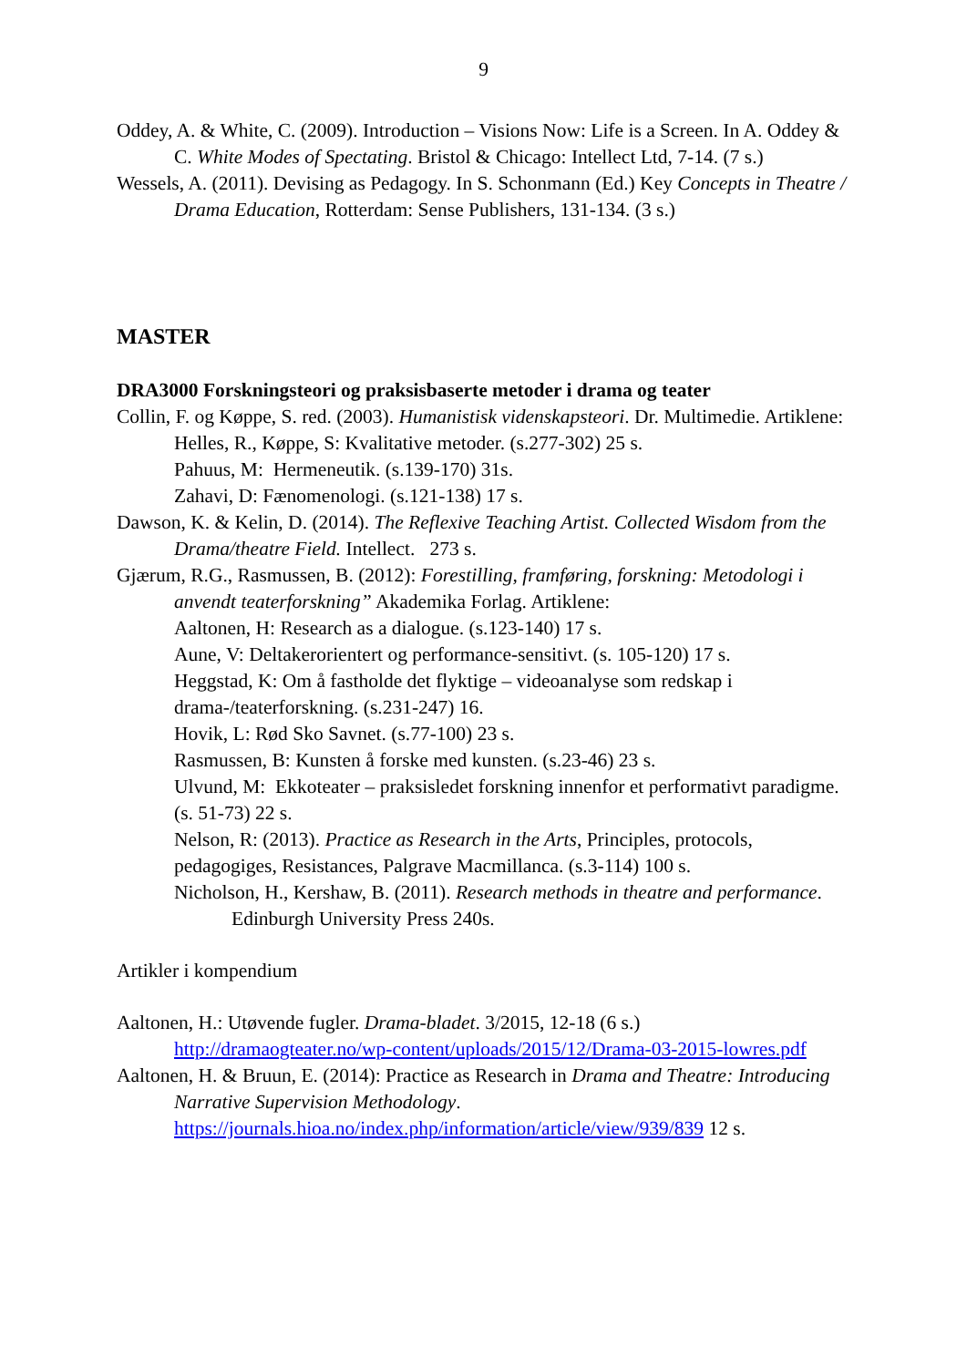9
Oddey, A. & White, C. (2009). Introduction – Visions Now: Life is a Screen. In A. Oddey & C. White Modes of Spectating. Bristol & Chicago: Intellect Ltd, 7-14. (7 s.)
Wessels, A. (2011). Devising as Pedagogy. In S. Schonmann (Ed.) Key Concepts in Theatre / Drama Education, Rotterdam: Sense Publishers, 131-134. (3 s.)
MASTER
DRA3000 Forskningsteori og praksisbaserte metoder i drama og teater
Collin, F. og Køppe, S. red. (2003). Humanistisk videnskapsteori. Dr. Multimedie. Artiklene:
Helles, R., Køppe, S: Kvalitative metoder. (s.277-302) 25 s.
Pahuus, M: Hermeneutik. (s.139-170) 31s.
Zahavi, D: Fænomenologi. (s.121-138) 17 s.
Dawson, K. & Kelin, D. (2014). The Reflexive Teaching Artist. Collected Wisdom from the Drama/theatre Field. Intellect. 273 s.
Gjærum, R.G., Rasmussen, B. (2012): Forestilling, framføring, forskning: Metodologi i anvendt teaterforskning” Akademika Forlag. Artiklene:
Aaltonen, H: Research as a dialogue. (s.123-140) 17 s.
Aune, V: Deltakerorientert og performance-sensitivt. (s. 105-120) 17 s.
Heggstad, K: Om å fastholde det flyktige – videoanalyse som redskap i drama-/teaterforskning. (s.231-247) 16.
Hovik, L: Rød Sko Savnet. (s.77-100) 23 s.
Rasmussen, B: Kunsten å forske med kunsten. (s.23-46) 23 s.
Ulvund, M: Ekkoteater – praksisledet forskning innenfor et performativt paradigme. (s. 51-73) 22 s.
Nelson, R: (2013). Practice as Research in the Arts, Principles, protocols, pedagogiges, Resistances, Palgrave Macmillanca. (s.3-114) 100 s.
Nicholson, H., Kershaw, B. (2011). Research methods in theatre and performance. Edinburgh University Press 240s.
Artikler i kompendium
Aaltonen, H.: Utøvende fugler. Drama-bladet. 3/2015, 12-18 (6 s.) http://dramaogteater.no/wp-content/uploads/2015/12/Drama-03-2015-lowres.pdf
Aaltonen, H. & Bruun, E. (2014): Practice as Research in Drama and Theatre: Introducing Narrative Supervision Methodology. https://journals.hioa.no/index.php/information/article/view/939/839 12 s.